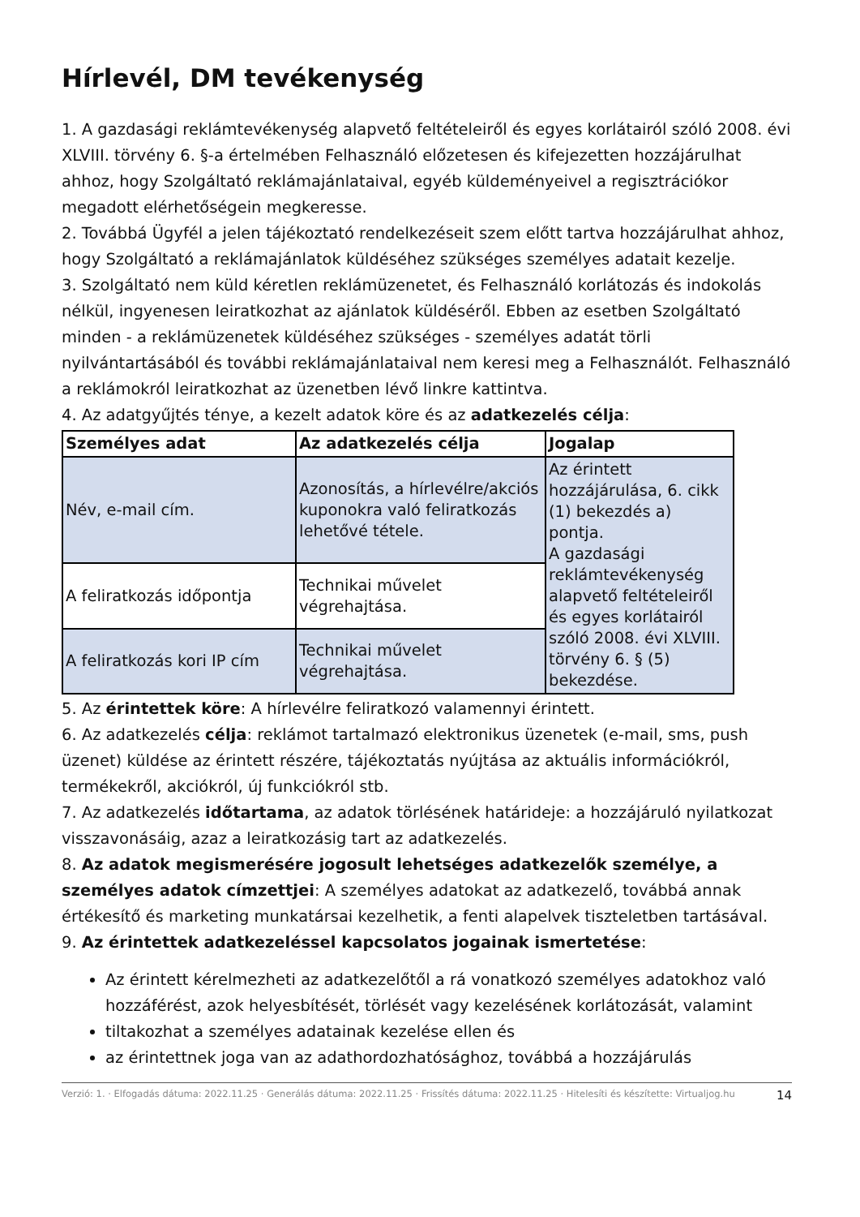Hírlevél, DM tevékenység
1. A gazdasági reklámtevékenység alapvető feltételeiről és egyes korlátairól szóló 2008. évi XLVIII. törvény 6. §-a értelmében Felhasználó előzetesen és kifejezetten hozzájárulhat ahhoz, hogy Szolgáltató reklámajánlataival, egyéb küldeményeivel a regisztrációkor megadott elérhetőségein megkeresse.
2. Továbbá Ügyfél a jelen tájékoztató rendelkezéseit szem előtt tartva hozzájárulhat ahhoz, hogy Szolgáltató a reklámajánlatok küldéséhez szükséges személyes adatait kezelje.
3. Szolgáltató nem küld kéretlen reklámüzenetet, és Felhasználó korlátozás és indokolás nélkül, ingyenesen leiratkozhat az ajánlatok küldéséről. Ebben az esetben Szolgáltató minden - a reklámüzenetek küldéséhez szükséges - személyes adatát törli nyilvántartásából és további reklámajánlataival nem keresi meg a Felhasználót. Felhasználó a reklámokról leiratkozhat az üzenetben lévő linkre kattintva.
4. Az adatgyűjtés ténye, a kezelt adatok köre és az adatkezelés célja:
| Személyes adat | Az adatkezelés célja | Jogalap |
| --- | --- | --- |
| Név, e-mail cím. | Azonosítás, a hírlevélre/akciós kuponokra való feliratkozás lehetővé tétele. | Az érintett hozzájárulása, 6. cikk (1) bekezdés a) pontja. A gazdasági reklámtevékenység alapvető feltételeiről és egyes korlátairól szóló 2008. évi XLVIII. törvény 6. § (5) bekezdése. |
| A feliratkozás időpontja | Technikai művelet végrehajtása. | |
| A feliratkozás kori IP cím | Technikai művelet végrehajtása. | |
5. Az érintettek köre: A hírlevélre feliratkozó valamennyi érintett.
6. Az adatkezelés célja: reklámot tartalmazó elektronikus üzenetek (e-mail, sms, push üzenet) küldése az érintett részére, tájékoztatás nyújtása az aktuális információkról, termékekről, akciókról, új funkciókról stb.
7. Az adatkezelés időtartama, az adatok törlésének határideje: a hozzájáruló nyilatkozat visszavonásáig, azaz a leiratkozásig tart az adatkezelés.
8. Az adatok megismerésére jogosult lehetséges adatkezelők személye, a személyes adatok címzettjei: A személyes adatokat az adatkezelő, továbbá annak értékesítő és marketing munkatársai kezelhetik, a fenti alapelvek tiszteletben tartásával.
9. Az érintettek adatkezeléssel kapcsolatos jogainak ismertetése:
Az érintett kérelmezheti az adatkezelőtől a rá vonatkozó személyes adatokhoz való hozzáférést, azok helyesbítését, törlését vagy kezelésének korlátozását, valamint
tiltakozhat a személyes adatainak kezelése ellen és
az érintettnek joga van az adathordozhatósághoz, továbbá a hozzájárulás
Verzió: 1. · Elfogadás dátuma: 2022.11.25 · Generálás dátuma: 2022.11.25 · Frissítés dátuma: 2022.11.25 · Hitelesíti és készítette: Virtualjog.hu 14